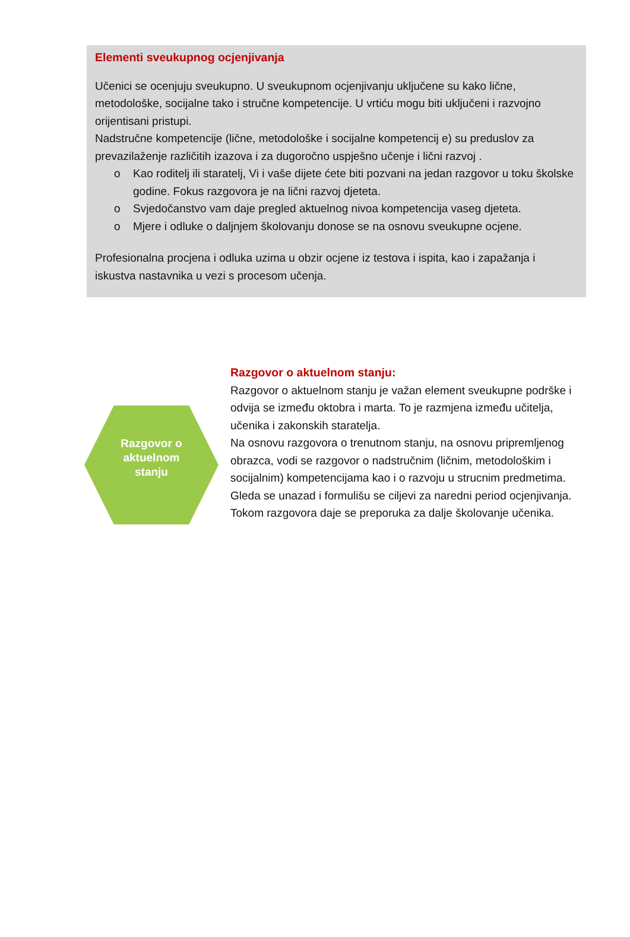Elementi sveukupnog ocjenjivanja
Učenici se ocenjuju sveukupno. U sveukupnom ocjenjivanju uključene su kako lične, metodološke, socijalne tako i stručne kompetencije. U vrtiću mogu biti uključeni i razvojno orijentisani pristupi.
Nadstručne kompetencije (lične, metodološke i socijalne kompetencij e) su preduslov za prevazilaženje različitih izazova i za dugoročno uspješno učenje i lični razvoj .
o Kao roditelj ili staratelj, Vi i vaše dijete ćete biti pozvani na jedan razgovor u toku školske godine. Fokus razgovora je na lični razvoj djeteta.
o Svjedočanstvo vam daje pregled aktuelnog nivoa kompetencija vaseg djeteta.
o Mjere i odluke o daljnjem školovanju donose se na osnovu sveukupne ocjene.
Profesionalna procjena i odluka uzima u obzir ocjene iz testova i ispita, kao i zapažanja i iskustva nastavnika u vezi s procesom učenja.
Razgovor o
aktuelnom
stanju
Razgovor o aktuelnom stanju:
Razgovor o aktuelnom stanju je važan element sveukupne podrške i odvija se između oktobra i marta. To je razmjena između učitelja, učenika i zakonskih staratelja.
Na osnovu razgovora o trenutnom stanju, na osnovu pripremljenog obrazca, vodi se razgovor o nadstručnim (ličnim, metodološkim i socijalnim) kompetencijama kao i o razvoju u strucnim predmetima.
Gleda se unazad i formulišu se ciljevi za naredni period ocjenjivanja. Tokom razgovora daje se preporuka za dalje školovanje učenika.